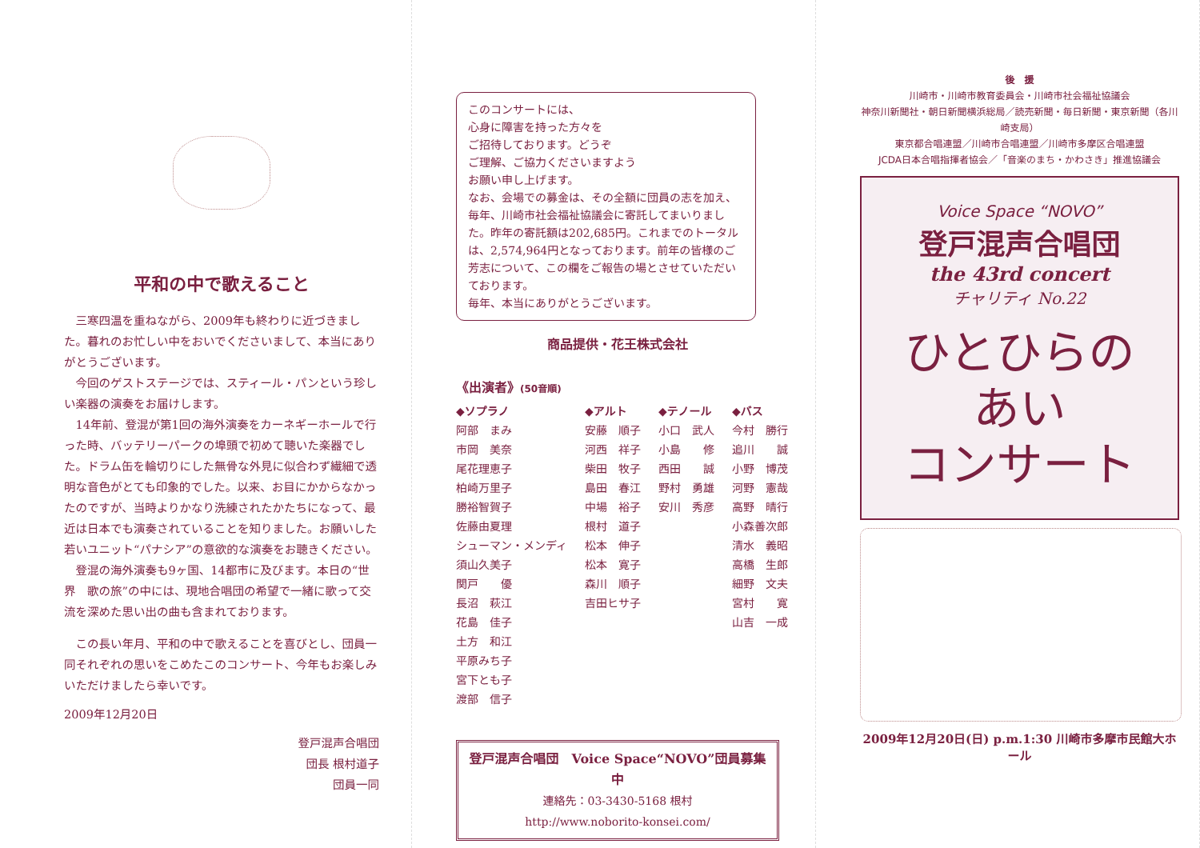平和の中で歌えること
三寒四温を重ねながら、2009年も終わりに近づきました。暮れのお忙しい中をおいでくださいまして、本当にありがとうございます。
今回のゲストステージでは、スティール・パンという珍しい楽器の演奏をお届けします。
14年前、登混が第1回の海外演奏をカーネギーホールで行った時、バッテリーパークの埠頭で初めて聴いた楽器でした。ドラム缶を輪切りにした無骨な外見に似合わず繊細で透明な音色がとても印象的でした。以来、お目にかからなかったのですが、当時よりかなり洗練されたかたちになって、最近は日本でも演奏されていることを知りました。お願いした若いユニット“パナシア”の意欲的な演奏をお聴きください。
登混の海外演奏も9ヶ国、14都市に及びます。本日の“世界　歌の旅”の中には、現地合唱団の希望で一緒に歌って交流を深めた思い出の曲も含まれております。
この長い年月、平和の中で歌えることを喜びとし、団員一同それぞれの思いをこめたこのコンサート、今年もお楽しみいただけましたら幸いです。
2009年12月20日
登戸混声合唱団
団長 根村道子
団員一同
このコンサートには、
心身に障害を持った方々を
ご招待しております。どうぞ
ご理解、ご協力くださいますよう
お願い申し上げます。
なお、会場での募金は、その全額に団員の志を加え、毎年、川崎市社会福祉協議会に寄託してまいりました。昨年の寄託額は202,685円。これまでのトータルは、2,574,964円となっております。前年の皆様のご芳志について、この欄をご報告の場とさせていただいております。
毎年、本当にありがとうございます。
商品提供・花王株式会社
《出演者》(50音順)
| ◆ソプラノ | ◆アルト | ◆テノール | ◆バス |
| --- | --- | --- | --- |
| 阿部 まみ | 安藤 順子 | 小口 武人 | 今村 勝行 |
| 市岡 美奈 | 河西 祥子 | 小島 修 | 追川 誠 |
| 尾花理恵子 | 柴田 牧子 | 西田 誠 | 小野 博茂 |
| 柏崎万里子 | 島田 春江 | 野村 勇雄 | 河野 憲哉 |
| 勝裕智賀子 | 中場 裕子 | 安川 秀彦 | 高野 晴行 |
| 佐藤由夏理 | 根村 道子 | | 小森善次郎 |
| シューマン・メンディ | 松本 伸子 | | 清水 義昭 |
| 須山久美子 | 松本 寛子 | | 高橋 生郎 |
| 関戸 優 | 森川 順子 | | 細野 文夫 |
| 長沼 萩江 | 吉田ヒサ子 | | 宮村 寛 |
| 花島 佳子 | | | 山吉 一成 |
| 土方 和江 | | | |
| 平原みち子 | | | |
| 宮下とも子 | | | |
| 渡部 信子 | | | |
登戸混声合唱団　Voice Space“NOVO”団員募集中
連絡先：03-3430-5168 根村
http://www.noborito-konsei.com/
後　援
川崎市・川崎市教育委員会・川崎市社会福祉協議会
神奈川新聞社・朝日新聞横浜総局／読売新聞・毎日新聞・東京新聞（各川崎支局）
東京都合唱連盟／川崎市合唱連盟／川崎市多摩区合唱連盟
JCDA日本合唱指揮者協会／「音楽のまち・かわさき」推進協議会
Voice Space “NOVO”
登戸混声合唱団
the 43rd concert
チャリティ No.22
ひとひらの
あい
コンサート
2009年12月20日(日) p.m.1:30 川崎市多摩市民館大ホール